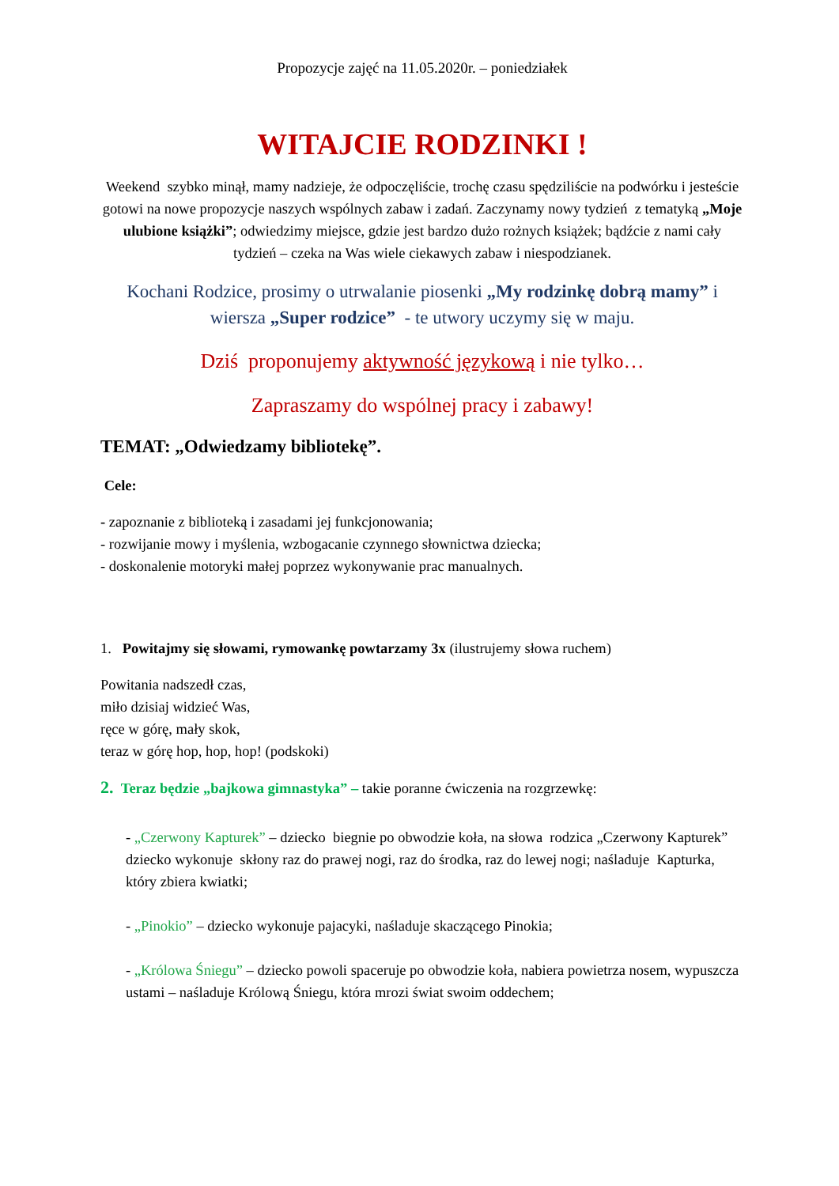Propozycje zajęć na 11.05.2020r. – poniedziałek
WITAJCIE RODZINKI !
Weekend szybko minął, mamy nadzieje, że odpoczęliście, trochę czasu spędziliście na podwórku i jesteście gotowi na nowe propozycje naszych wspólnych zabaw i zadań. Zaczynamy nowy tydzień z tematyką „Moje ulubione książki”; odwiedzimy miejsce, gdzie jest bardzo dużo rożnych książek; bądźcie z nami cały tydzień – czeka na Was wiele ciekawych zabaw i niespodzianek.
Kochani Rodzice, prosimy o utrwalanie piosenki „My rodzinkę dobrą mamy” i wiersza „Super rodzice” - te utwory uczymy się w maju.
Dziś proponujemy aktywność językową i nie tylko…
Zapraszamy do wspólnej pracy i zabawy!
TEMAT: „Odwiedzamy bibliotekę”.
Cele:
- zapoznanie z biblioteką i zasadami jej funkcjonowania;
- rozwijanie mowy i myślenia, wzbogacanie czynnego słownictwa dziecka;
- doskonalenie motoryki małej poprzez wykonywanie prac manualnych.
1. Powitajmy się słowami, rymowankę powtarzamy 3x (ilustrujemy słowa ruchem)
Powitania nadszedł czas,
miło dzisiaj widzieć Was,
ręce w górę, mały skok,
teraz w górę hop, hop, hop! (podskoki)
2. Teraz będzie „bajkowa gimnastyka” – takie poranne ćwiczenia na rozgrzewkę:
- „Czerwony Kapturek” – dziecko biegnie po obwodzie koła, na słowa rodzica „Czerwony Kapturek” dziecko wykonuje skłony raz do prawej nogi, raz do środka, raz do lewej nogi; naśladuje Kapturka, który zbiera kwiatki;
- „Pinokio” – dziecko wykonuje pajacyki, naśladuje skaczącego Pinokia;
- „Królowa Śniegu” – dziecko powoli spaceruje po obwodzie koła, nabiera powietrza nosem, wypuszcza ustami – naśladuje Królową Śniegu, która mrozi świat swoim oddechem;